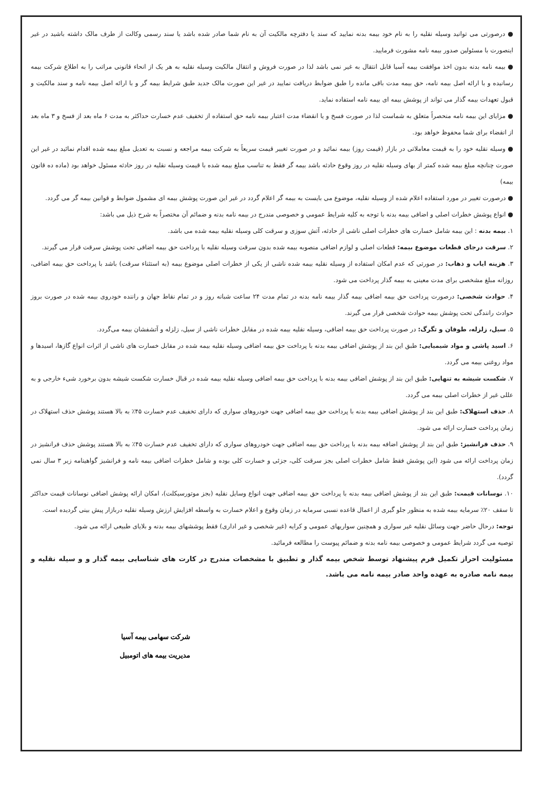● درصورتی می توانید وسیله نقلیه را به نام خود بیمه بدنه نمایید که سند یا دفترچه مالکیت آن به نام شما صادر شده باشد یا سند رسمی وکالت از طرف مالک داشته باشید در غیر اینصورت با مسئولین صدور بیمه نامه مشورت فرمایید.
● بیمه نامه بدنه بدون اخذ موافقت بیمه آسیا قابل انتقال به غیر نمی باشد لذا در صورت فروش و انتقال مالکیت وسیله نقلیه به هر یک از انحاء قانونی مراتب را به اطلاع شرکت بیمه رسانیده و با ارائه اصل بیمه نامه، حق بیمه مدت باقی مانده را طبق ضوابط دریافت نمایید در غیر این صورت مالک جدید طبق شرایط بیمه گر و با ارائه اصل بیمه نامه و سند مالکیت و قبول تعهدات بیمه گذار می تواند از پوشش بیمه ای بیمه نامه استفاده نماید.
● مزایای این بیمه نامه منحصراً متعلق به شماست لذا در صورت فسخ و یا انقضاء مدت اعتبار بیمه نامه حق استفاده از تخفیف عدم خسارت حداکثر به مدت ۶ ماه بعد از فسخ و ۳ ماه بعد از انقضاء برای شما محفوظ خواهد بود.
● وسیله نقلیه خود را به قیمت معاملاتی در بازار (قیمت روز) بیمه نمائید و در صورت تغییر قیمت سریعاً به شرکت بیمه مراجعه و نسبت به تعدیل مبلغ بیمه شده اقدام نمائید در غیر این صورت چنانچه مبلغ بیمه شده کمتر از بهای وسیله نقلیه در روز وقوع حادثه باشد بیمه گر فقط به تناسب مبلغ بیمه شده با قیمت وسیله نقلیه در روز حادثه مسئول خواهد بود (ماده ده قانون بیمه)
● درصورت تغییر در مورد استفاده اعلام شده از وسیله نقلیه، موضوع می بایست به بیمه گر اعلام گردد در غیر این صورت پوشش بیمه ای مشمول ضوابط و قوانین بیمه گر می گردد.
● انواع پوشش خطرات اصلی و اضافی بیمه بدنه با توجه به کلیه شرایط عمومی و خصوصی مندرج در بیمه نامه بدنه و ضمائم آن مختصراً به شرح ذیل می باشد:
۱. بیمه بدنه : این بیمه شامل خسارت های خطرات اصلی ناشی از حادثه، آتش سوزی و سرقت کلی وسیله نقلیه بیمه شده می باشد.
۲. سرقت درجای قطعات موضوع بیمه: قطعات اصلی و لوازم اضافی منصوبه بیمه شده بدون سرقت وسیله نقلیه با پرداخت حق بیمه اضافی تحت پوشش سرقت قرار می گیرند.
۳. هزینه ایاب و ذهاب: در صورتی که عدم امکان استفاده از وسیله نقلیه بیمه شده ناشی از یکی از خطرات اصلی موضوع بیمه (به استثناء سرقت) باشد با پرداخت حق بیمه اضافی، روزانه مبلغ مشخصی برای مدت معینی به بیمه گذار پرداخت می شود.
۴. حوادث شخصی: درصورت پرداخت حق بیمه اضافی بیمه گذار بیمه نامه بدنه در تمام مدت ۲۴ ساعت شبانه روز و در تمام نقاط جهان و راننده خودروی بیمه شده در صورت بروز حوادث رانندگی تحت پوشش بیمه حوادث شخصی قرار می گیرند.
۵. سیل، زلزله، طوفان و تگرگ: در صورت پرداخت حق بیمه اضافی، وسیله نقلیه بیمه شده در مقابل خطرات ناشی از سیل، زلزله و آتشفشان بیمه می‌گردد.
۶. اسید پاشی و مواد شیمیایی: طبق این بند از پوشش اضافی بیمه بدنه با پرداخت حق بیمه اضافی وسیله نقلیه بیمه شده در مقابل خسارت های ناشی از اثرات انواع گازها، اسیدها و مواد روغنی بیمه می گردد.
۷. شکست شیشه به تنهایی: طبق این بند از پوشش اضافی بیمه بدنه با پرداخت حق بیمه اضافی وسیله نقلیه بیمه شده در قبال خسارت شکست شیشه بدون برخورد شیء خارجی و به عللی غیر از خطرات اصلی بیمه می گردد.
۸. حذف استهلاک: طبق این بند از پوشش اضافی بیمه بدنه با پرداخت حق بیمه اضافی جهت خودروهای سواری که دارای تخفیف عدم خسارت ۴۵٪ به بالا هستند پوشش حذف استهلاک در زمان پرداخت خسارت ارائه می شود.
۹. حذف فرانشیز: طبق این بند از پوشش اضافه بیمه بدنه با پرداخت حق بیمه اضافی جهت خودروهای سواری که دارای تخفیف عدم خسارت ۴۵٪ به بالا هستند پوشش حذف فرانشیز در زمان پرداخت ارائه می شود (این پوشش فقط شامل خطرات اصلی بجز سرقت کلی، جزئی و خسارت کلی بوده و شامل خطرات اضافی بیمه نامه و فرانشیز گواهینامه زیر ۳ سال نمی گردد).
۱۰. نوسانات قیمت: طبق این بند از پوشش اضافی بیمه بدنه با پرداخت حق بیمه اضافی جهت انواع وسایل نقلیه (بجز موتورسیکلت)، امکان ارائه پوشش اضافی نوسانات قیمت حداکثر تا سقف ۲۰٪ سرمایه بیمه شده به منظور جلو گیری از اعمال قاعده نسبی سرمایه در زمان وقوع و اعلام خسارت به واسطه افزایش ارزش وسیله نقلیه دربازار پیش بینی گردیده است.
توجه: درحال حاضر جهت وسائل نقلیه غیر سواری و همچنین سواریهای عمومی و کرایه (غیر شخصی و غیر اداری) فقط پوششهای بیمه بدنه و بلایای طبیعی ارائه می شود.
توصیه می گردد شرایط عمومی و خصوصی بیمه نامه بدنه و ضمائم پیوست را مطالعه فرمائید.
مسئولیت احراز تکمیل فرم پیشنهاد توسط شخص بیمه گذار و تطبیق با مشخصات مندرج در کارت های شناسایی بیمه گذار و و سیله نقلیه و بیمه نامه صادره به عهده واحد صادر بیمه نامه می باشد.
شرکت سهامی بیمه آسیا
مدیریت بیمه های اتومبیل